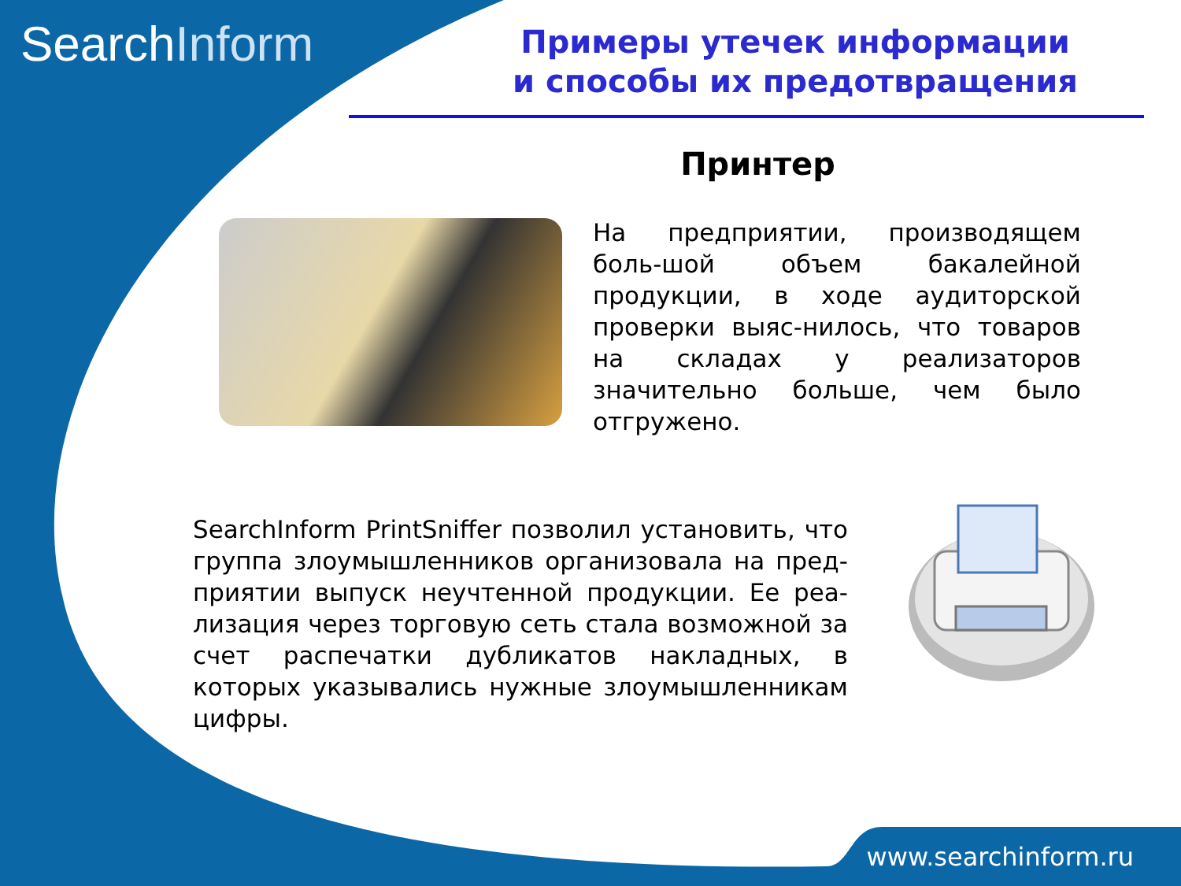SearchInform
Примеры утечек информации
и способы их предотвращения
Принтер
На предприятии, производящем боль-шой объем бакалейной продукции, в ходе аудиторской проверки выяс-нилось, что товаров на складах у реализаторов значительно больше, чем было отгружено.
SearchInform PrintSniffer позволил установить, что группа злоумышленников организовала на пред-приятии выпуск неучтенной продукции. Ее реа-лизация через торговую сеть стала возможной за счет распечатки дубликатов накладных, в которых указывались нужные злоумышленникам цифры.
www.searchinform.ru